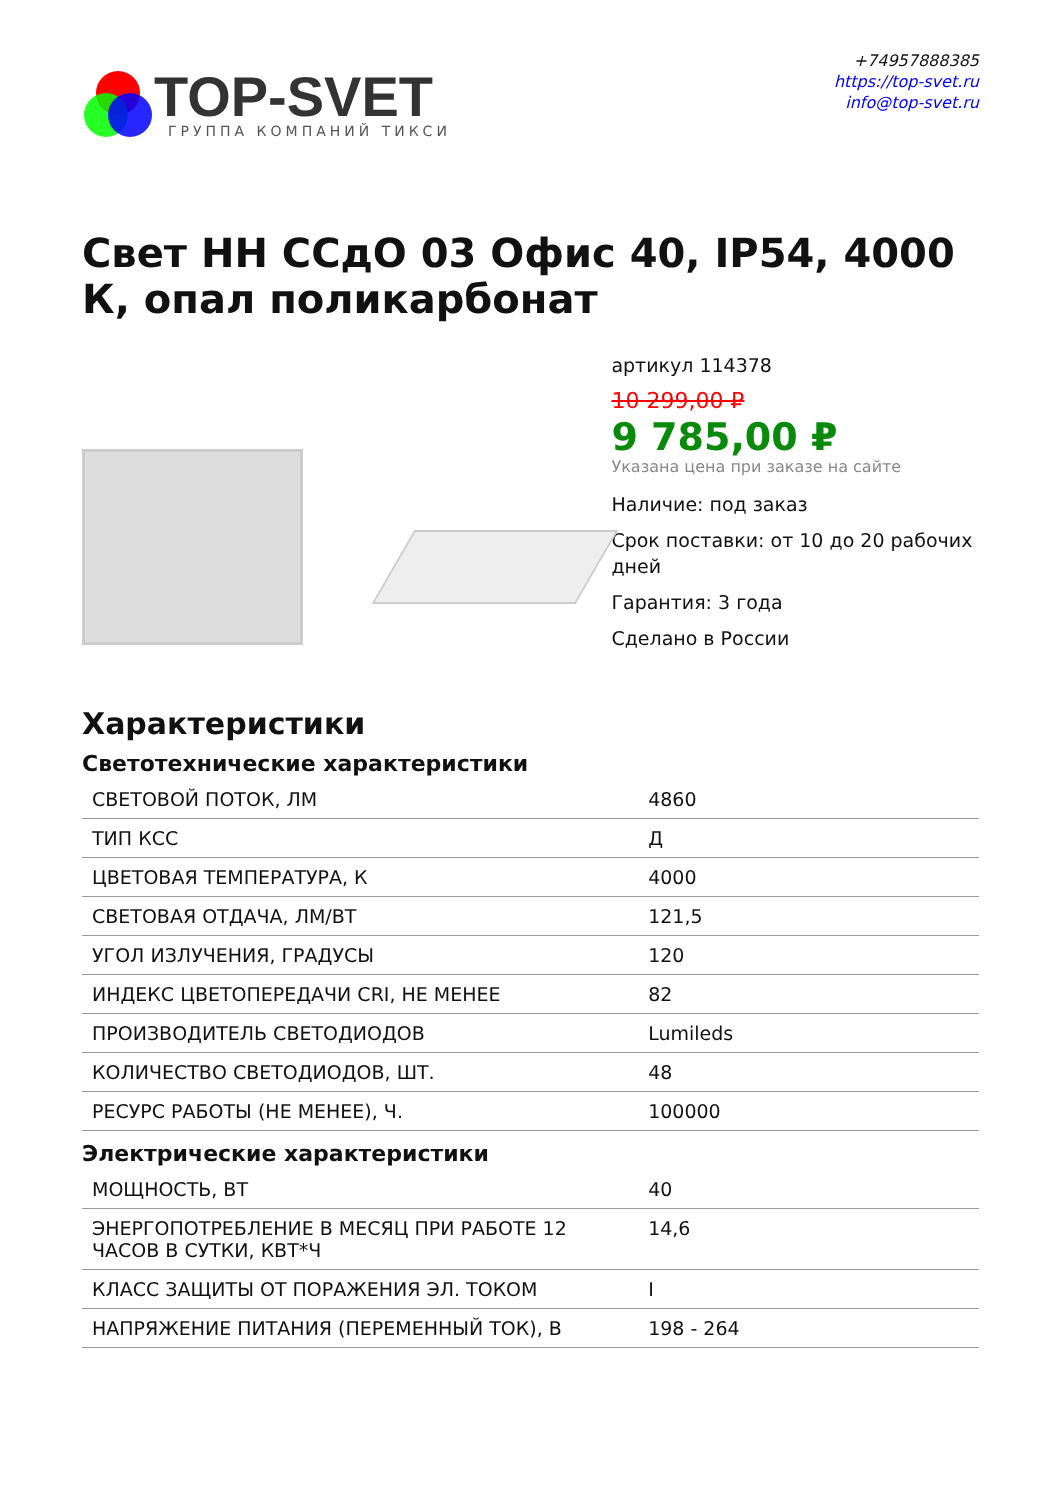TOP-SVET
ГРУППА КОМПАНИЙ ТИКСИ
+74957888385
https://top-svet.ru
info@top-svet.ru
Свет НН ССдО 03 Офис 40, IP54, 4000 К, опал поликарбонат
артикул 114378
10 299,00 ₽
9 785,00 ₽
Указана цена при заказе на сайте
Наличие: под заказ
Срок поставки: от 10 до 20 рабочих дней
Гарантия: 3 года
Сделано в России
Характеристики
Светотехнические характеристики
| СВЕТОВОЙ ПОТОК, ЛМ | 4860 |
| ТИП КСС | Д |
| ЦВЕТОВАЯ ТЕМПЕРАТУРА, К | 4000 |
| СВЕТОВАЯ ОТДАЧА, ЛМ/ВТ | 121,5 |
| УГОЛ ИЗЛУЧЕНИЯ, ГРАДУСЫ | 120 |
| ИНДЕКС ЦВЕТОПЕРЕДАЧИ CRI, НЕ МЕНЕЕ | 82 |
| ПРОИЗВОДИТЕЛЬ СВЕТОДИОДОВ | Lumileds |
| КОЛИЧЕСТВО СВЕТОДИОДОВ, ШТ. | 48 |
| РЕСУРС РАБОТЫ (НЕ МЕНЕЕ), Ч. | 100000 |
Электрические характеристики
| МОЩНОСТЬ, ВТ | 40 |
| ЭНЕРГОПОТРЕБЛЕНИЕ В МЕСЯЦ ПРИ РАБОТЕ 12 ЧАСОВ В СУТКИ, КВТ*Ч | 14,6 |
| КЛАСС ЗАЩИТЫ ОТ ПОРАЖЕНИЯ ЭЛ. ТОКОМ | I |
| НАПРЯЖЕНИЕ ПИТАНИЯ (ПЕРЕМЕННЫЙ ТОК), В | 198 - 264 |